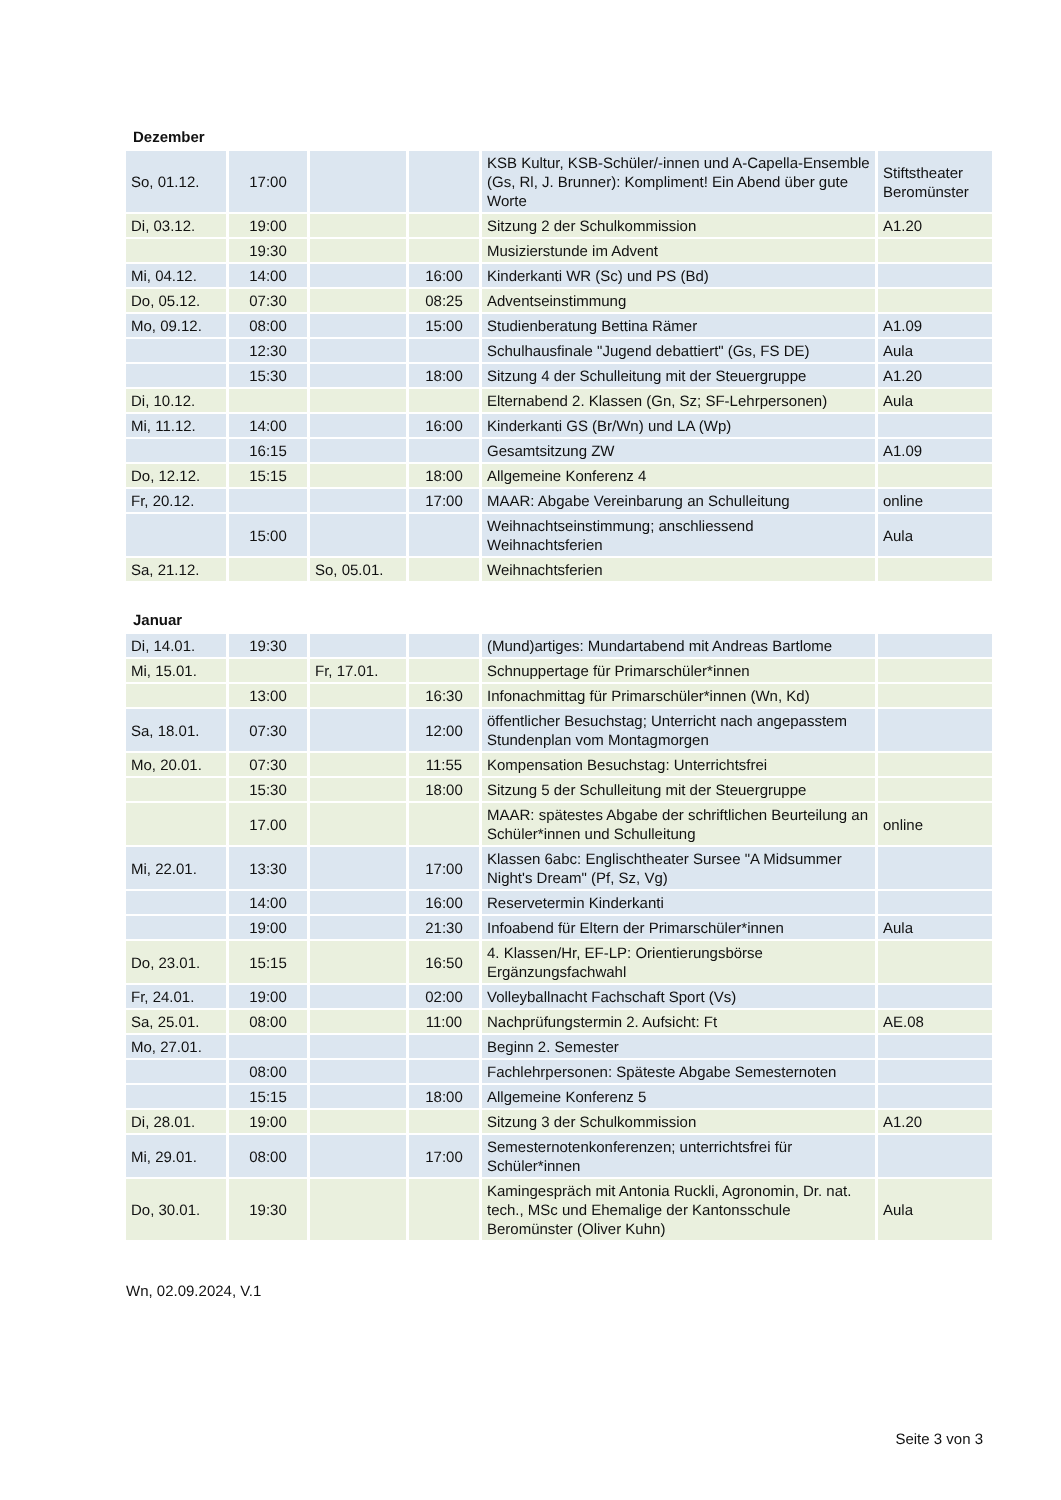Dezember
| So, 01.12. | 17:00 | | | KSB Kultur, KSB-Schüler/-innen und A-Capella-Ensemble (Gs, Rl, J. Brunner): Kompliment! Ein Abend über gute Worte | Stiftstheater Beromünster |
| Di, 03.12. | 19:00 | | | Sitzung 2 der Schulkommission | A1.20 |
| | 19:30 | | | Musizierstunde im Advent | |
| Mi, 04.12. | 14:00 | | 16:00 | Kinderkanti WR (Sc) und PS (Bd) | |
| Do, 05.12. | 07:30 | | 08:25 | Adventseinstimmung | |
| Mo, 09.12. | 08:00 | | 15:00 | Studienberatung Bettina Rämer | A1.09 |
| | 12:30 | | | Schulhausfinale "Jugend debattiert" (Gs, FS DE) | Aula |
| | 15:30 | | 18:00 | Sitzung 4 der Schulleitung mit der Steuergruppe | A1.20 |
| Di, 10.12. | | | | Elternabend 2. Klassen (Gn, Sz; SF-Lehrpersonen) | Aula |
| Mi, 11.12. | 14:00 | | 16:00 | Kinderkanti GS (Br/Wn) und LA (Wp) | |
| | 16:15 | | | Gesamtsitzung ZW | A1.09 |
| Do, 12.12. | 15:15 | | 18:00 | Allgemeine Konferenz 4 | |
| Fr, 20.12. | | | 17:00 | MAAR: Abgabe Vereinbarung an Schulleitung | online |
| | 15:00 | | | Weihnachtseinstimmung; anschliessend Weihnachtsferien | Aula |
| Sa, 21.12. | | So, 05.01. | | Weihnachtsferien | |
Januar
| Di, 14.01. | 19:30 | | | (Mund)artiges: Mundartabend mit Andreas Bartlome | |
| Mi, 15.01. | | Fr, 17.01. | | Schnuppertage für Primarschüler*innen | |
| | 13:00 | | 16:30 | Infonachmittag für Primarschüler*innen (Wn, Kd) | |
| Sa, 18.01. | 07:30 | | 12:00 | öffentlicher Besuchstag; Unterricht nach angepasstem Stundenplan vom Montagmorgen | |
| Mo, 20.01. | 07:30 | | 11:55 | Kompensation Besuchstag: Unterrichtsfrei | |
| | 15:30 | | 18:00 | Sitzung 5 der Schulleitung mit der Steuergruppe | |
| | 17.00 | | | MAAR: spätestes Abgabe der schriftlichen Beurteilung an Schüler*innen und Schulleitung | online |
| Mi, 22.01. | 13:30 | | 17:00 | Klassen 6abc: Englischtheater Sursee "A Midsummer Night's Dream" (Pf, Sz, Vg) | |
| | 14:00 | | 16:00 | Reservetermin Kinderkanti | |
| | 19:00 | | 21:30 | Infoabend für Eltern der Primarschüler*innen | Aula |
| Do, 23.01. | 15:15 | | 16:50 | 4. Klassen/Hr, EF-LP: Orientierungsbörse Ergänzungsfachwahl | |
| Fr, 24.01. | 19:00 | | 02:00 | Volleyballnacht Fachschaft Sport (Vs) | |
| Sa, 25.01. | 08:00 | | 11:00 | Nachprüfungstermin 2. Aufsicht: Ft | AE.08 |
| Mo, 27.01. | | | | Beginn 2. Semester | |
| | 08:00 | | | Fachlehrpersonen: Späteste Abgabe Semesternoten | |
| | 15:15 | | 18:00 | Allgemeine Konferenz 5 | |
| Di, 28.01. | 19:00 | | | Sitzung 3 der Schulkommission | A1.20 |
| Mi, 29.01. | 08:00 | | 17:00 | Semesternotenkonferenzen; unterrichtsfrei für Schüler*innen | |
| Do, 30.01. | 19:30 | | | Kamingespräch mit Antonia Ruckli, Agronomin, Dr. nat. tech., MSc und Ehemalige der Kantonsschule Beromünster (Oliver Kuhn) | Aula |
Wn, 02.09.2024, V.1
Seite 3 von 3